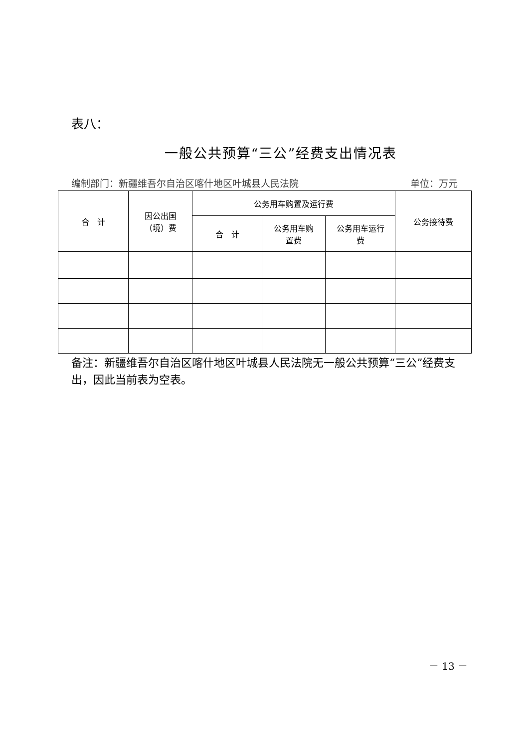表八：
一般公共预算“三公”经费支出情况表
编制部门：新疆维吾尔自治区喀什地区叶城县人民法院 单位：万元
| 合 计 | 因公出国 （境）费 | 公务用车购置及运行费 | | | 公务接待费 |
| --- | --- | --- | --- | --- | --- |
| | | 合 计 | 公务用车购 置费 | 公务用车运行 费 | |
备注：新疆维吾尔自治区喀什地区叶城县人民法院无一般公共预算“三公”经费支出，因此当前表为空表。
－ 13 －